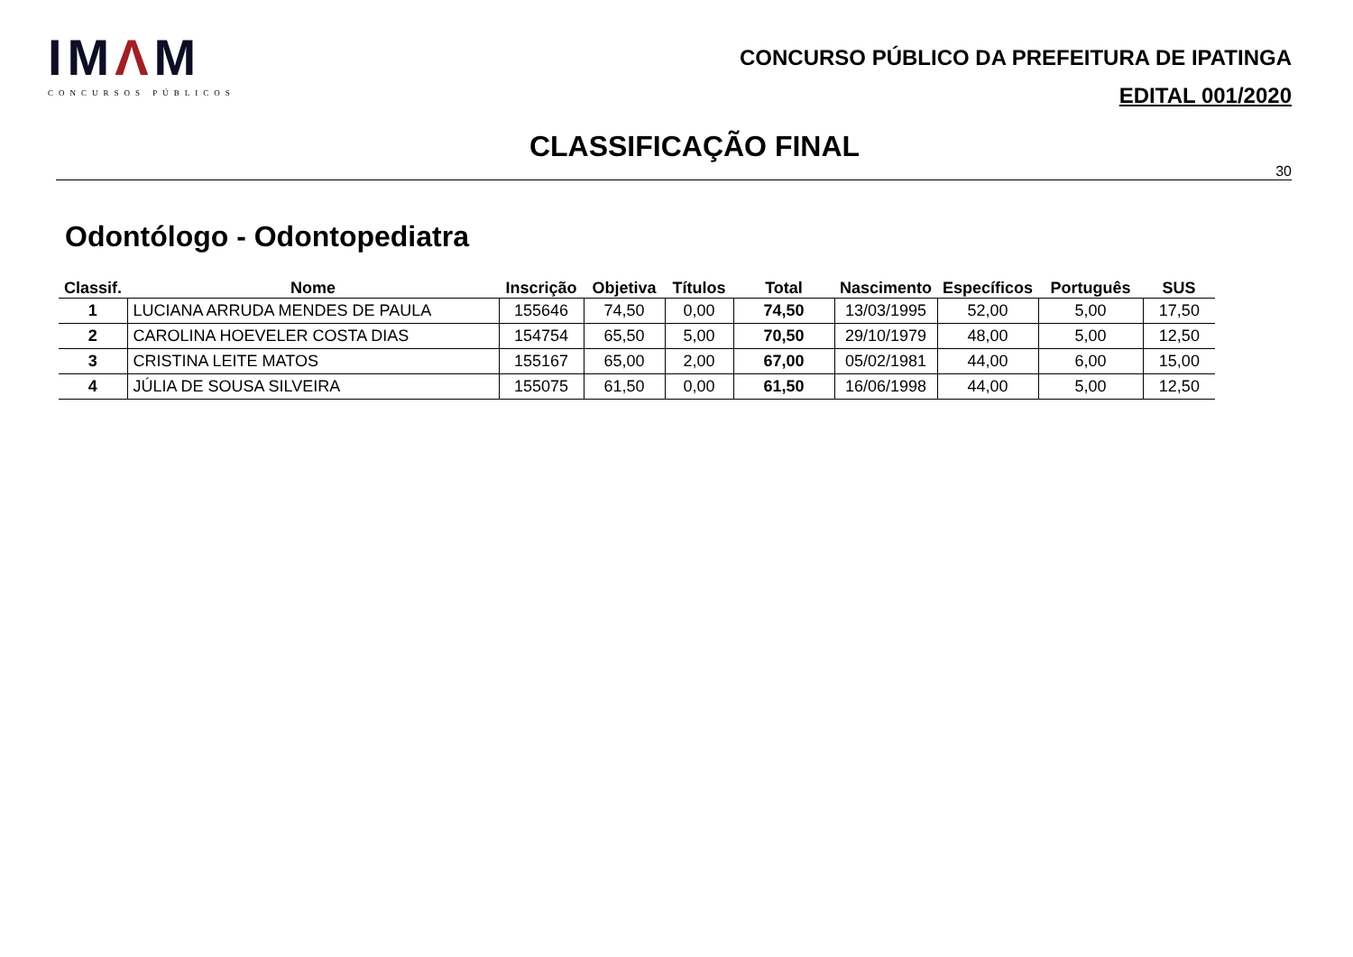IMΛM
CONCURSOS PÚBLICOS
CONCURSO PÚBLICO DA PREFEITURA DE IPATINGA
EDITAL 001/2020
CLASSIFICAÇÃO FINAL
30
Odontólogo - Odontopediatra
| Classif. | Nome | Inscrição | Objetiva | Títulos | Total | Nascimento | Específicos | Português | SUS |
| --- | --- | --- | --- | --- | --- | --- | --- | --- | --- |
| 1 | LUCIANA ARRUDA MENDES DE PAULA | 155646 | 74,50 | 0,00 | 74,50 | 13/03/1995 | 52,00 | 5,00 | 17,50 |
| 2 | CAROLINA HOEVELER COSTA DIAS | 154754 | 65,50 | 5,00 | 70,50 | 29/10/1979 | 48,00 | 5,00 | 12,50 |
| 3 | CRISTINA LEITE MATOS | 155167 | 65,00 | 2,00 | 67,00 | 05/02/1981 | 44,00 | 6,00 | 15,00 |
| 4 | JÚLIA DE SOUSA SILVEIRA | 155075 | 61,50 | 0,00 | 61,50 | 16/06/1998 | 44,00 | 5,00 | 12,50 |